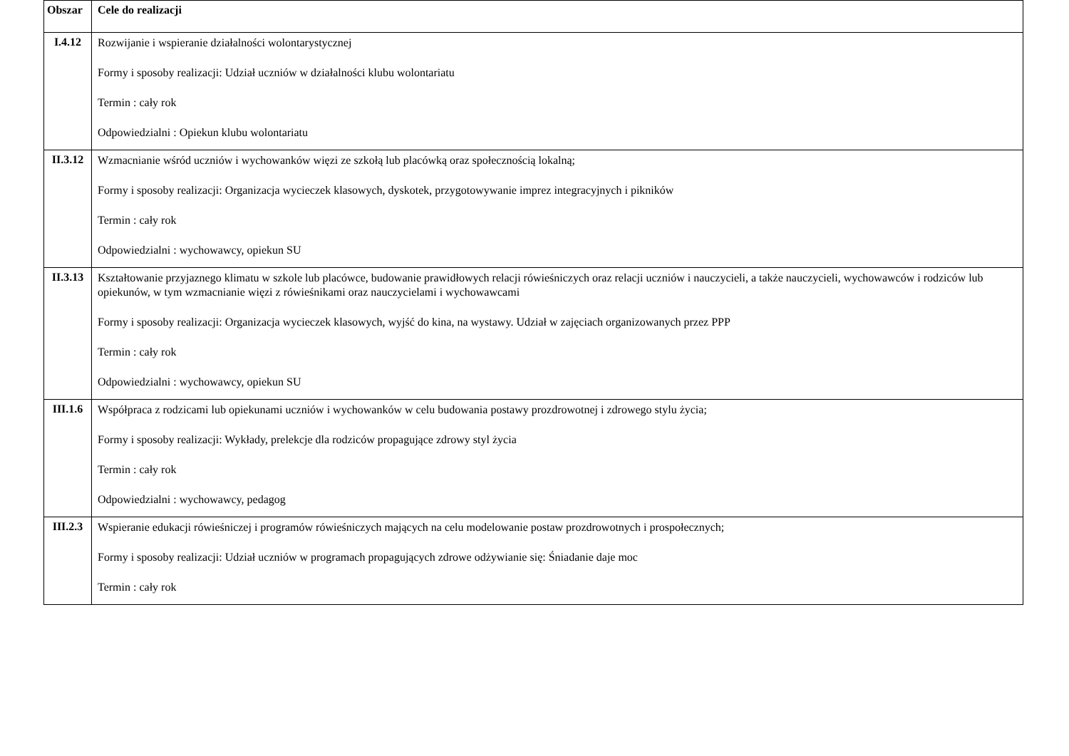| Obszar | Cele do realizacji |
| --- | --- |
| I.4.12 | Rozwijanie i wspieranie działalności wolontarystycznej Formy i sposoby realizacji: Udział uczniów w działalności klubu wolontariatu Termin : cały rok Odpowiedzialni : Opiekun klubu wolontariatu |
| II.3.12 | Wzmacnianie wśród uczniów i wychowanków więzi ze szkołą lub placówką oraz społecznością lokalną; Formy i sposoby realizacji: Organizacja wycieczek klasowych, dyskotek, przygotowywanie imprez integracyjnych i pikników Termin : cały rok Odpowiedzialni : wychowawcy, opiekun SU |
| II.3.13 | Kształtowanie przyjaznego klimatu w szkole lub placówce, budowanie prawidłowych relacji rówieśniczych oraz relacji uczniów i nauczycieli, a także nauczycieli, wychowawców i rodziców lub opiekunów, w tym wzmacnianie więzi z rówieśnikami oraz nauczycielami i wychowawcami Formy i sposoby realizacji: Organizacja wycieczek klasowych, wyjść do kina, na wystawy. Udział w zajęciach organizowanych przez PPP Termin : cały rok Odpowiedzialni : wychowawcy, opiekun SU |
| III.1.6 | Współpraca z rodzicami lub opiekunami uczniów i wychowanków w celu budowania postawy prozdrowotnej i zdrowego stylu życia; Formy i sposoby realizacji: Wykłady, prelekcje dla rodziców propagujące zdrowy styl życia Termin : cały rok Odpowiedzialni : wychowawcy, pedagog |
| III.2.3 | Wspieranie edukacji rówieśniczej i programów rówieśniczych mających na celu modelowanie postaw prozdrowotnych i prospołecznych; Formy i sposoby realizacji: Udział uczniów w programach propagujących zdrowe odżywianie się: Śniadanie daje moc Termin : cały rok |